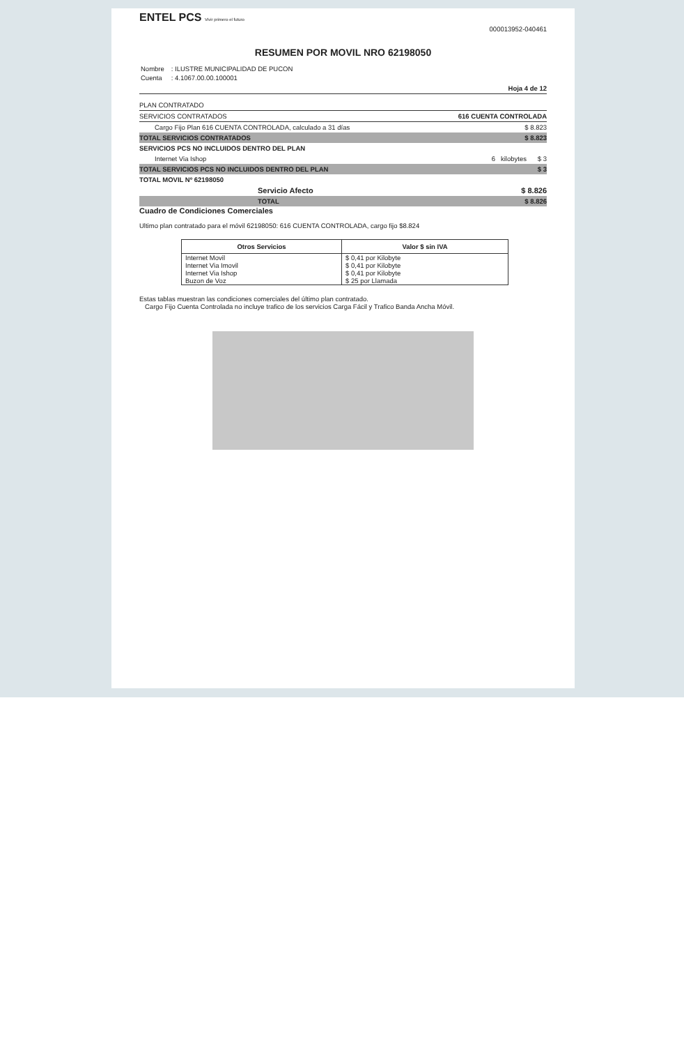ENTEL PCS Vivir primero el futuro
000013952-040461
RESUMEN POR MOVIL NRO 62198050
| Nombre | : ILUSTRE MUNICIPALIDAD DE PUCON |
| Cuenta | : 4.1067.00.00.100001 |
Hoja 4 de 12
PLAN CONTRATADO
SERVICIOS CONTRATADOS 616 CUENTA CONTROLADA
Cargo Fijo Plan 616 CUENTA CONTROLADA, calculado a 31 días $ 8.823
TOTAL SERVICIOS CONTRATADOS $ 8.823
SERVICIOS PCS NO INCLUIDOS DENTRO DEL PLAN
Internet Via Ishop 6 kilobytes $ 3
TOTAL SERVICIOS PCS NO INCLUIDOS DENTRO DEL PLAN $ 3
TOTAL MOVIL Nº 62198050
Servicio Afecto $ 8.826
TOTAL $ 8.826
Cuadro de Condiciones Comerciales
Ultimo plan contratado para el móvil 62198050: 616 CUENTA CONTROLADA, cargo fijo $8.824
| Otros Servicios | Valor $ sin IVA |
| --- | --- |
| Internet Movil | $ 0,41 por Kilobyte |
| Internet Via Imovil | $ 0,41 por Kilobyte |
| Internet Via Ishop | $ 0,41 por Kilobyte |
| Buzon de Voz | $ 25 por Llamada |
Estas tablas muestran las condiciones comerciales del último plan contratado.
Cargo Fijo Cuenta Controlada no incluye trafico de los servicios Carga Fácil y Trafico Banda Ancha Móvil.